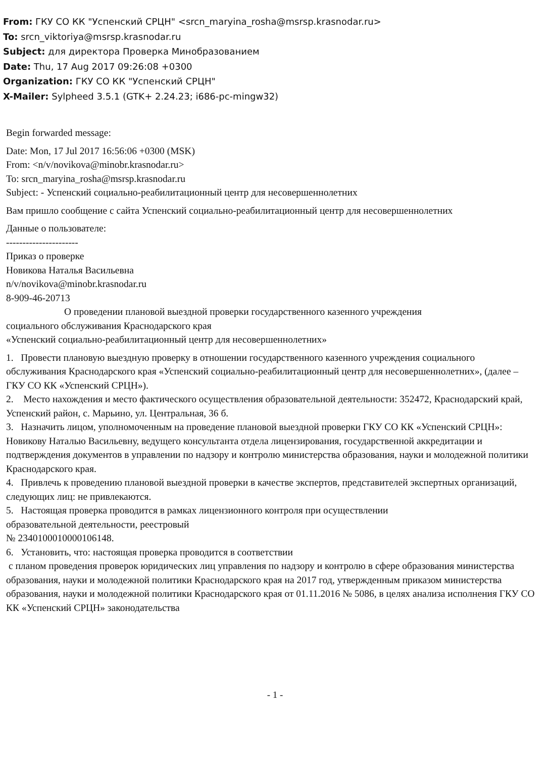From: ГКУ СО КК "Успенский СРЦН" <srcn_maryina_rosha@msrsp.krasnodar.ru>
To: srcn_viktoriya@msrsp.krasnodar.ru
Subject: для директора Проверка Минобразованием
Date: Thu, 17 Aug 2017 09:26:08 +0300
Organization: ГКУ СО КК "Успенский СРЦН"
X-Mailer: Sylpheed 3.5.1 (GTK+ 2.24.23; i686-pc-mingw32)
Begin forwarded message:
Date: Mon, 17 Jul 2017 16:56:06 +0300 (MSK)
From: <n/v/novikova@minobr.krasnodar.ru>
To: srcn_maryina_rosha@msrsp.krasnodar.ru
Subject: - Успенский социально-реабилитационный центр для несовершеннолетних
Вам пришло сообщение с сайта Успенский социально-реабилитационный центр для несовершеннолетних
Данные о пользователе:
----------------------
Приказ о проверке
Новикова Наталья Васильевна
n/v/novikova@minobr.krasnodar.ru
8-909-46-20713
О проведении плановой выездной проверки государственного казенного учреждения
социального обслуживания Краснодарского края
«Успенский социально-реабилитационный центр для несовершеннолетних»
1. Провести плановую выездную проверку в отношении государственного казенного учреждения социального обслуживания Краснодарского края «Успенский социально-реабилитационный центр для несовершеннолетних», (далее – ГКУ СО КК «Успенский СРЦН»).
2. Место нахождения и место фактического осуществления образовательной деятельности: 352472, Краснодарский край, Успенский район, с. Марьино, ул. Центральная, 36 б.
3. Назначить лицом, уполномоченным на проведение плановой выездной проверки ГКУ СО КК «Успенский СРЦН»: Новикову Наталью Васильевну, ведущего консультанта отдела лицензирования, государственной аккредитации и подтверждения документов в управлении по надзору и контролю министерства образования, науки и молодежной политики Краснодарского края.
4. Привлечь к проведению плановой выездной проверки в качестве экспертов, представителей экспертных организаций, следующих лиц: не привлекаются.
5. Настоящая проверка проводится в рамках лицензионного контроля при осуществлении
образовательной деятельности, реестровый
№ 2340100010000106148.
6. Установить, что: настоящая проверка проводится в соответствии
с планом проведения проверок юридических лиц управления по надзору и контролю в сфере образования министерства образования, науки и молодежной политики Краснодарского края на 2017 год, утвержденным приказом министерства образования, науки и молодежной политики Краснодарского края от 01.11.2016 № 5086, в целях анализа исполнения ГКУ СО КК «Успенский СРЦН» законодательства
- 1 -